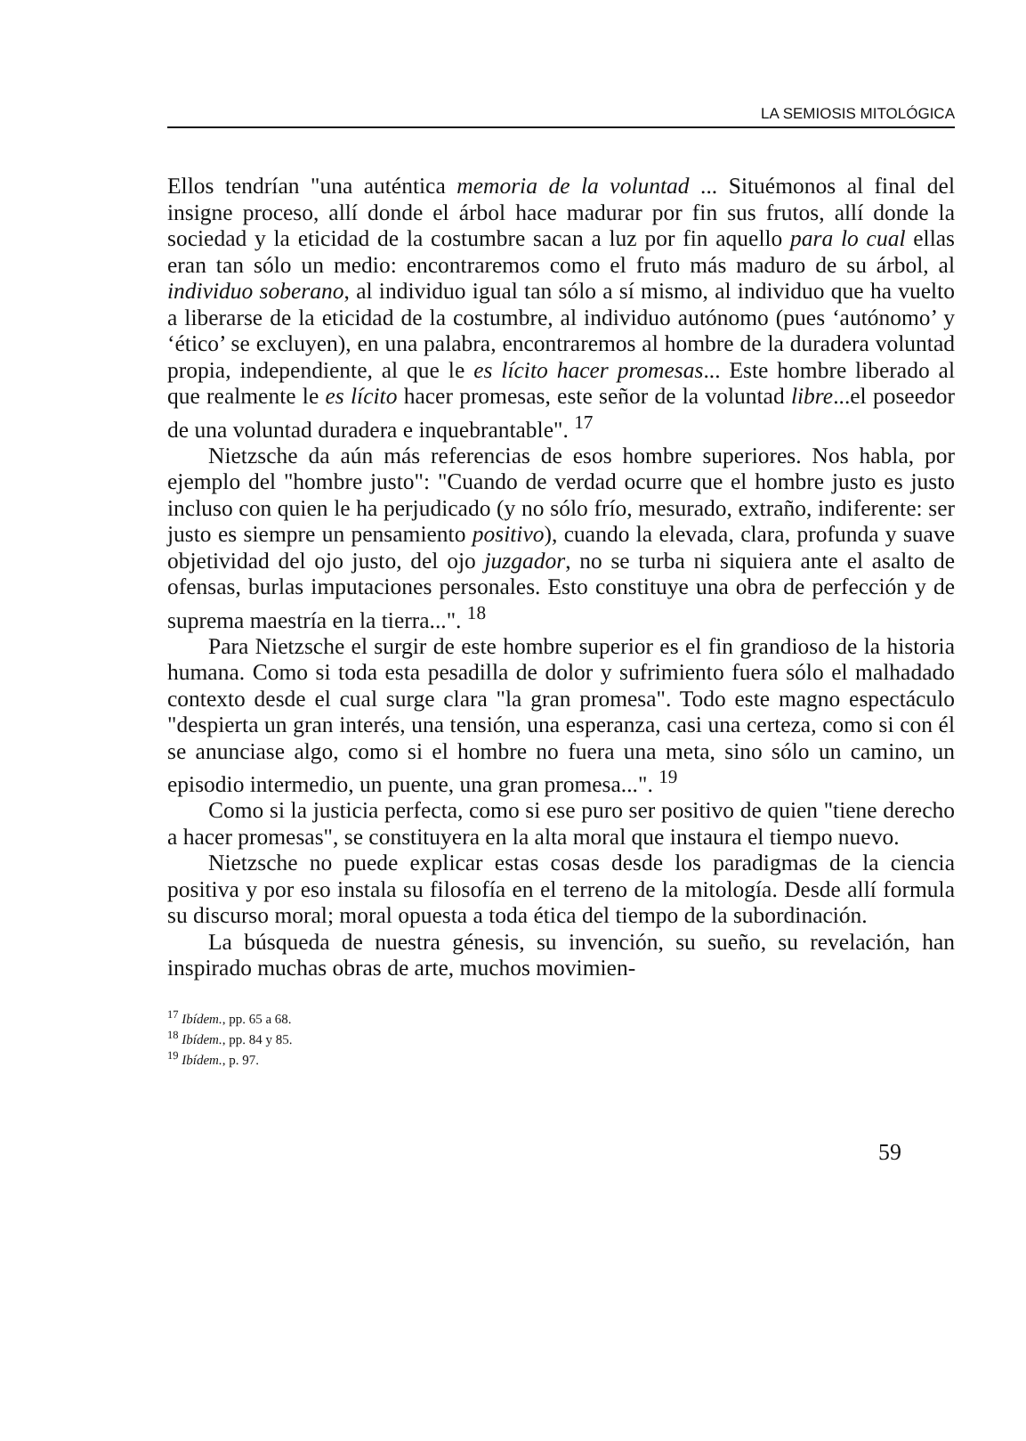LA SEMIOSIS MITOLÓGICA
Ellos tendrían "una auténtica memoria de la voluntad ... Situémonos al final del insigne proceso, allí donde el árbol hace madurar por fin sus frutos, allí donde la sociedad y la eticidad de la costumbre sacan a luz por fin aquello para lo cual ellas eran tan sólo un medio: encontraremos como el fruto más maduro de su árbol, al individuo soberano, al individuo igual tan sólo a sí mismo, al individuo que ha vuelto a liberarse de la eticidad de la costumbre, al individuo autónomo (pues ‘autónomo’ y ‘ético’ se excluyen), en una palabra, encontraremos al hombre de la duradera voluntad propia, independiente, al que le es lícito hacer promesas... Este hombre liberado al que realmente le es lícito hacer promesas, este señor de la voluntad libre...el poseedor de una voluntad duradera e inquebrantable". <sup>17</sup>
Nietzsche da aún más referencias de esos hombre superiores. Nos habla, por ejemplo del "hombre justo": "Cuando de verdad ocurre que el hombre justo es justo incluso con quien le ha perjudicado (y no sólo frío, mesurado, extraño, indiferente: ser justo es siempre un pensamiento positivo), cuando la elevada, clara, profunda y suave objetividad del ojo justo, del ojo juzgador, no se turba ni siquiera ante el asalto de ofensas, burlas imputaciones personales. Esto constituye una obra de perfección y de suprema maestría en la tierra...". <sup>18</sup>
Para Nietzsche el surgir de este hombre superior es el fin grandioso de la historia humana. Como si toda esta pesadilla de dolor y sufrimiento fuera sólo el malhadado contexto desde el cual surge clara "la gran promesa". Todo este magno espectáculo "despierta un gran interés, una tensión, una esperanza, casi una certeza, como si con él se anunciase algo, como si el hombre no fuera una meta, sino sólo un camino, un episodio intermedio, un puente, una gran promesa...". <sup>19</sup>
Como si la justicia perfecta, como si ese puro ser positivo de quien "tiene derecho a hacer promesas", se constituyera en la alta moral que instaura el tiempo nuevo.
Nietzsche no puede explicar estas cosas desde los paradigmas de la ciencia positiva y por eso instala su filosofía en el terreno de la mitología. Desde allí formula su discurso moral; moral opuesta a toda ética del tiempo de la subordinación.
La búsqueda de nuestra génesis, su invención, su sueño, su revelación, han inspirado muchas obras de arte, muchos movimien-
<sup>17</sup> Ibídem., pp. 65 a 68.
<sup>18</sup> Ibídem., pp. 84 y 85.
<sup>19</sup> Ibídem., p. 97.
59